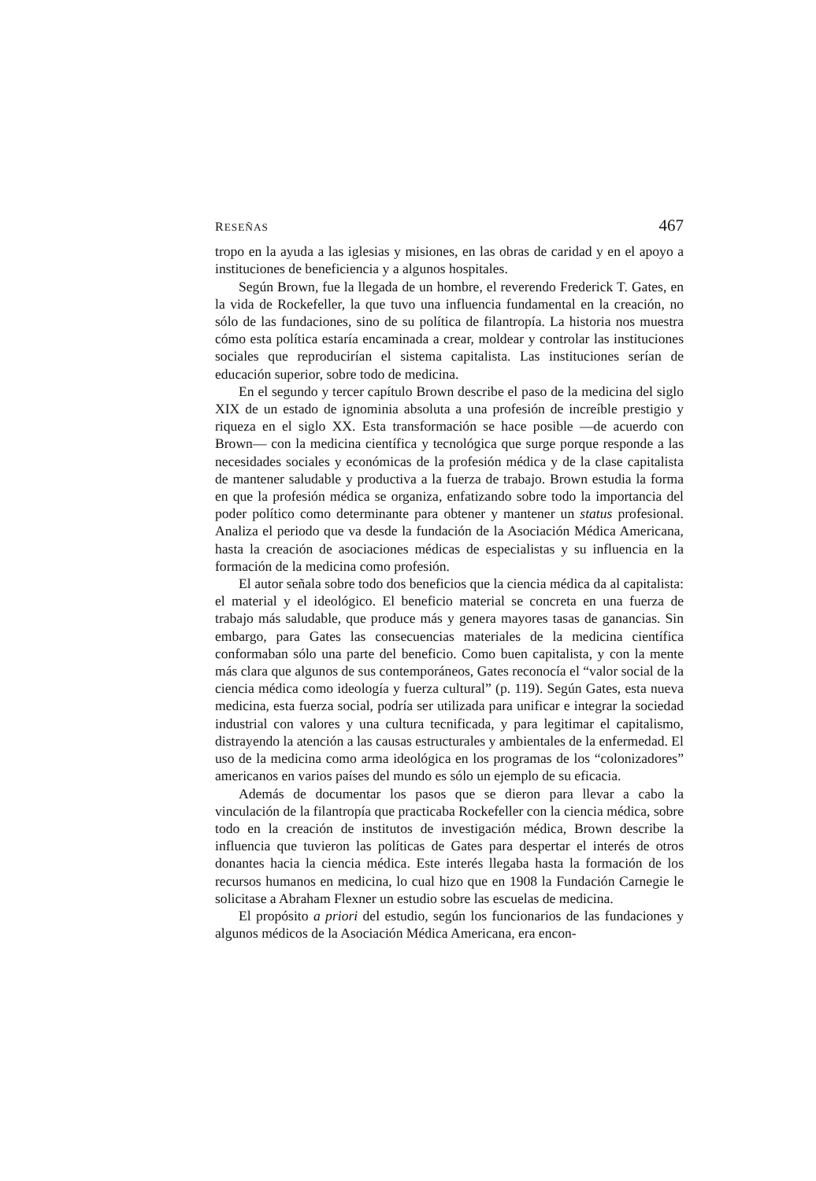RESEÑAS 467
tropo en la ayuda a las iglesias y misiones, en las obras de caridad y en el apoyo a instituciones de beneficiencia y a algunos hospitales.
Según Brown, fue la llegada de un hombre, el reverendo Frederick T. Gates, en la vida de Rockefeller, la que tuvo una influencia fundamental en la creación, no sólo de las fundaciones, sino de su política de filantropía. La historia nos muestra cómo esta política estaría encaminada a crear, moldear y controlar las instituciones sociales que reproducirían el sistema capitalista. Las instituciones serían de educación superior, sobre todo de medicina.
En el segundo y tercer capítulo Brown describe el paso de la medicina del siglo XIX de un estado de ignominia absoluta a una profesión de increíble prestigio y riqueza en el siglo XX. Esta transformación se hace posible —de acuerdo con Brown— con la medicina científica y tecnológica que surge porque responde a las necesidades sociales y económicas de la profesión médica y de la clase capitalista de mantener saludable y productiva a la fuerza de trabajo. Brown estudia la forma en que la profesión médica se organiza, enfatizando sobre todo la importancia del poder político como determinante para obtener y mantener un status profesional. Analiza el periodo que va desde la fundación de la Asociación Médica Americana, hasta la creación de asociaciones médicas de especialistas y su influencia en la formación de la medicina como profesión.
El autor señala sobre todo dos beneficios que la ciencia médica da al capitalista: el material y el ideológico. El beneficio material se concreta en una fuerza de trabajo más saludable, que produce más y genera mayores tasas de ganancias. Sin embargo, para Gates las consecuencias materiales de la medicina científica conformaban sólo una parte del beneficio. Como buen capitalista, y con la mente más clara que algunos de sus contemporáneos, Gates reconocía el “valor social de la ciencia médica como ideología y fuerza cultural” (p. 119). Según Gates, esta nueva medicina, esta fuerza social, podría ser utilizada para unificar e integrar la sociedad industrial con valores y una cultura tecnificada, y para legitimar el capitalismo, distrayendo la atención a las causas estructurales y ambientales de la enfermedad. El uso de la medicina como arma ideológica en los programas de los “colonizadores” americanos en varios países del mundo es sólo un ejemplo de su eficacia.
Además de documentar los pasos que se dieron para llevar a cabo la vinculación de la filantropía que practicaba Rockefeller con la ciencia médica, sobre todo en la creación de institutos de investigación médica, Brown describe la influencia que tuvieron las políticas de Gates para despertar el interés de otros donantes hacia la ciencia médica. Este interés llegaba hasta la formación de los recursos humanos en medicina, lo cual hizo que en 1908 la Fundación Carnegie le solicitase a Abraham Flexner un estudio sobre las escuelas de medicina.
El propósito a priori del estudio, según los funcionarios de las fundaciones y algunos médicos de la Asociación Médica Americana, era encon-